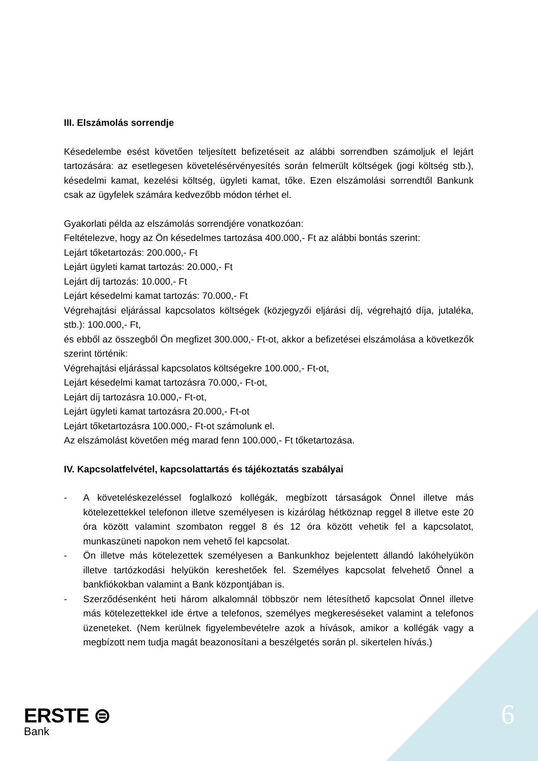III. Elszámolás sorrendje
Késedelembe esést követően teljesített befizetéseit az alábbi sorrendben számoljuk el lejárt tartozására: az esetlegesen követelésérvényesítés során felmerült költségek (jogi költség stb.), késedelmi kamat, kezelési költség, ügyleti kamat, tőke. Ezen elszámolási sorrendtől Bankunk csak az ügyfelek számára kedvezőbb módon térhet el.
Gyakorlati példa az elszámolás sorrendjére vonatkozóan:
Feltételezve, hogy az Ön késedelmes tartozása 400.000,- Ft az alábbi bontás szerint:
Lejárt tőketartozás: 200.000,- Ft
Lejárt ügyleti kamat tartozás: 20.000,- Ft
Lejárt díj tartozás: 10.000,- Ft
Lejárt késedelmi kamat tartozás: 70.000,- Ft
Végrehajtási eljárással kapcsolatos költségek (közjegyzői eljárási díj, végrehajtó díja, jutaléka, stb.): 100.000,- Ft,
és ebből az összegből Ön megfizet 300.000,- Ft-ot, akkor a befizetései elszámolása a következők szerint történik:
Végrehajtási eljárással kapcsolatos költségekre 100.000,- Ft-ot,
Lejárt késedelmi kamat tartozásra 70.000,- Ft-ot,
Lejárt díj tartozásra 10.000,- Ft-ot,
Lejárt ügyleti kamat tartozásra 20.000,- Ft-ot
Lejárt tőketartozásra 100.000,- Ft-ot számolunk el.
Az elszámolást követően még marad fenn 100.000,- Ft tőketartozása.
IV. Kapcsolatfelvétel, kapcsolattartás és tájékoztatás szabályai
- A követeléskezeléssel foglalkozó kollégák, megbízott társaságok Önnel illetve más kötelezettekkel telefonon illetve személyesen is kizárólag hétköznap reggel 8 illetve este 20 óra között valamint szombaton reggel 8 és 12 óra között vehetik fel a kapcsolatot, munkaszüneti napokon nem vehető fel kapcsolat.
- Ön illetve más kötelezettek személyesen a Bankunkhoz bejelentett állandó lakóhelyükön illetve tartózkodási helyükön kereshetőek fel. Személyes kapcsolat felvehető Önnel a bankfiókokban valamint a Bank központjában is.
- Szerződésenként heti három alkalomnál többször nem létesíthető kapcsolat Önnel illetve más kötelezettekkel ide értve a telefonos, személyes megkereséseket valamint a telefonos üzeneteket. (Nem kerülnek figyelembevételre azok a hívások, amikor a kollégák vagy a megbízott nem tudja magát beazonosítani a beszélgetés során pl. sikertelen hívás.)
ERSTE ⊜
Bank
6